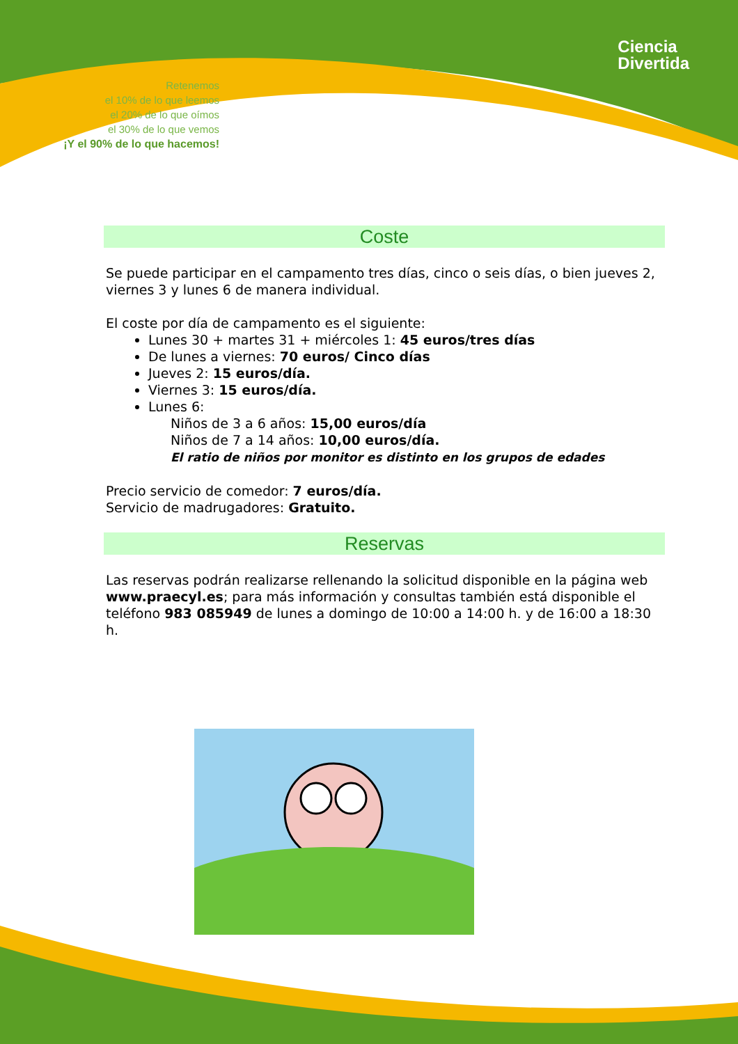Retenemos
el 10% de lo que leemos
el 20% de lo que oímos
el 30% de lo que vemos
¡Y el 90% de lo que hacemos!
Ciencia
Divertida
Coste
Se puede participar en el campamento tres días, cinco o seis días, o bien jueves 2, viernes 3 y lunes 6 de manera individual.
El coste por día de campamento es el siguiente:
Lunes 30 + martes 31 + miércoles 1: 45 euros/tres días
De lunes a viernes: 70 euros/ Cinco días
Jueves 2: 15 euros/día.
Viernes 3: 15 euros/día.
Lunes 6:
Niños de 3 a 6 años: 15,00 euros/día
Niños de 7 a 14 años: 10,00 euros/día.
El ratio de niños por monitor es distinto en los grupos de edades
Precio servicio de comedor: 7 euros/día.
Servicio de madrugadores: Gratuito.
Reservas
Las reservas podrán realizarse rellenando la solicitud disponible en la página web www.praecyl.es; para más información y consultas también está disponible el teléfono 983 085949 de lunes a domingo de 10:00 a 14:00 h. y de 16:00 a 18:30 h.